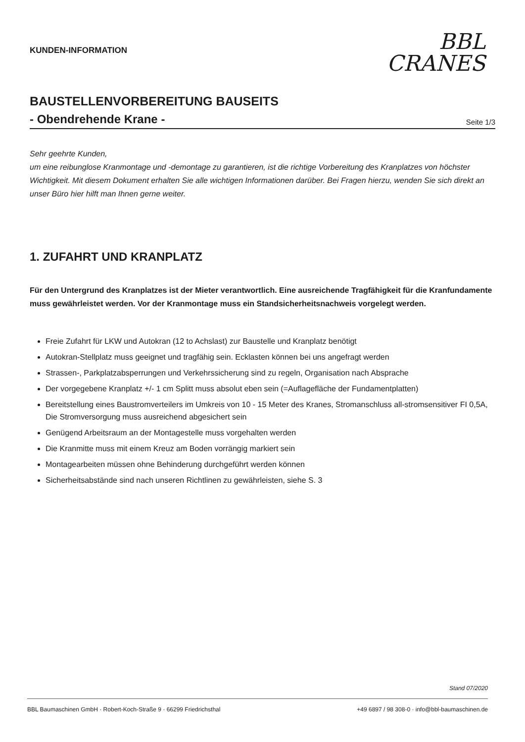KUNDEN-INFORMATION
BBL
CRANES
BAUSTELLENVORBEREITUNG BAUSEITS
- Obendrehende Krane -
Seite 1/3
Sehr geehrte Kunden,
um eine reibunglose Kranmontage und -demontage zu garantieren, ist die richtige Vorbereitung des Kranplatzes von höchster Wichtigkeit. Mit diesem Dokument erhalten Sie alle wichtigen Informationen darüber. Bei Fragen hierzu, wenden Sie sich direkt an unser Büro hier hilft man Ihnen gerne weiter.
1. ZUFAHRT UND KRANPLATZ
Für den Untergrund des Kranplatzes ist der Mieter verantwortlich. Eine ausreichende Tragfähigkeit für die Kranfundamente muss gewährleistet werden. Vor der Kranmontage muss ein Standsicherheitsnachweis vorgelegt werden.
Freie Zufahrt für LKW und Autokran (12 to Achslast) zur Baustelle und Kranplatz benötigt
Autokran-Stellplatz muss geeignet und tragfähig sein. Ecklasten können bei uns angefragt werden
Strassen-, Parkplatzabsperrungen und Verkehrssicherung sind zu regeln, Organisation nach Absprache
Der vorgegebene Kranplatz +/- 1 cm Splitt muss absolut eben sein (=Auflagefläche der Fundamentplatten)
Bereitstellung eines Baustromverteilers im Umkreis von 10 - 15 Meter des Kranes, Stromanschluss all-stromsensitiver FI 0,5A, Die Stromversorgung muss ausreichend abgesichert sein
Genügend Arbeitsraum an der Montagestelle muss vorgehalten werden
Die Kranmitte muss mit einem Kreuz am Boden vorrängig markiert sein
Montagearbeiten müssen ohne Behinderung durchgeführt werden können
Sicherheitsabstände sind nach unseren Richtlinen zu gewährleisten, siehe S. 3
Stand 07/2020
BBL Baumaschinen GmbH · Robert-Koch-Straße 9 · 66299 Friedrichsthal +49 6897 / 98 308-0 · info@bbl-baumaschinen.de